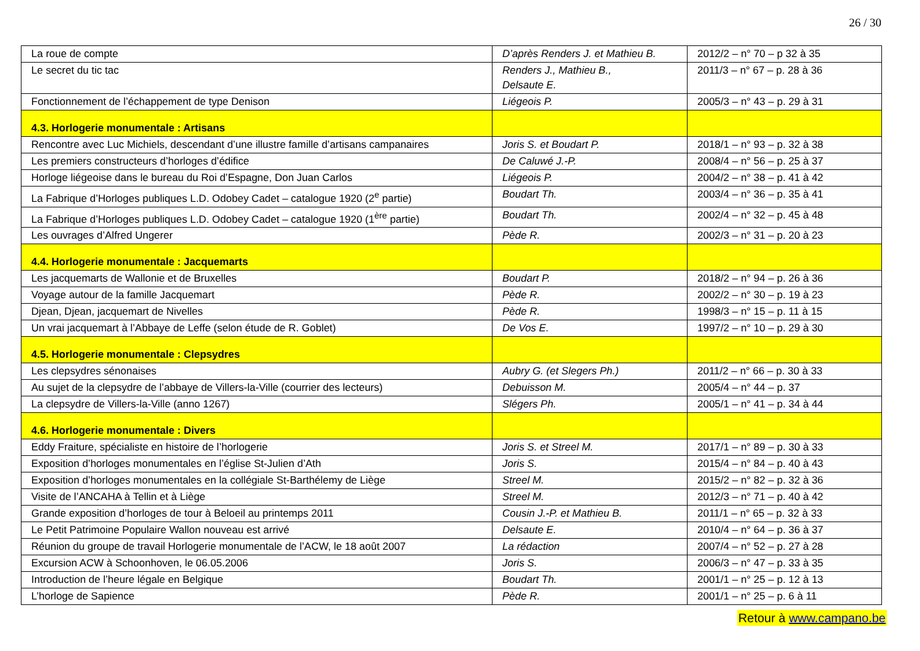26 / 30
| La roue de compte | D’après Renders J. et Mathieu B. | 2012/2 – n° 70 – p 32 à 35 |
| Le secret du tic tac | Renders J., Mathieu B., Delsaute E. | 2011/3 – n° 67 – p. 28 à 36 |
| Fonctionnement de l’échappement de type Denison | Liégeois P. | 2005/3 – n° 43 – p. 29 à 31 |
| 4.3. Horlogerie monumentale : Artisans | | |
| Rencontre avec Luc Michiels, descendant d’une illustre famille d’artisans campanaires | Joris S. et Boudart P. | 2018/1 – n° 93 – p. 32 à 38 |
| Les premiers constructeurs d’horloges d’édifice | De Caluwé J.-P. | 2008/4 – n° 56 – p. 25 à 37 |
| Horloge liégeoise dans le bureau du Roi d’Espagne, Don Juan Carlos | Liégeois P. | 2004/2 – n° 38 – p. 41 à 42 |
| La Fabrique d’Horloges publiques L.D. Odobey Cadet – catalogue 1920 (2<sup>e</sup> partie) | Boudart Th. | 2003/4 – n° 36 – p. 35 à 41 |
| La Fabrique d’Horloges publiques L.D. Odobey Cadet – catalogue 1920 (1<sup>ère</sup> partie) | Boudart Th. | 2002/4 – n° 32 – p. 45 à 48 |
| Les ouvrages d’Alfred Ungerer | Pède R. | 2002/3 – n° 31 – p. 20 à 23 |
| 4.4. Horlogerie monumentale : Jacquemarts | | |
| Les jacquemarts de Wallonie et de Bruxelles | Boudart P. | 2018/2 – n° 94 – p. 26 à 36 |
| Voyage autour de la famille Jacquemart | Pède R. | 2002/2 – n° 30 – p. 19 à 23 |
| Djean, Djean, jacquemart de Nivelles | Pède R. | 1998/3 – n° 15 – p. 11 à 15 |
| Un vrai jacquemart à l’Abbaye de Leffe (selon étude de R. Goblet) | De Vos E. | 1997/2 – n° 10 – p. 29 à 30 |
| 4.5. Horlogerie monumentale : Clepsydres | | |
| Les clepsydres sénonaises | Aubry G. (et Slegers Ph.) | 2011/2 – n° 66 – p. 30 à 33 |
| Au sujet de la clepsydre de l’abbaye de Villers-la-Ville (courrier des lecteurs) | Debuisson M. | 2005/4 – n° 44 – p. 37 |
| La clepsydre de Villers-la-Ville (anno 1267) | Slégers Ph. | 2005/1 – n° 41 – p. 34 à 44 |
| 4.6. Horlogerie monumentale : Divers | | |
| Eddy Fraiture, spécialiste en histoire de l’horlogerie | Joris S. et Streel M. | 2017/1 – n° 89 – p. 30 à 33 |
| Exposition d’horloges monumentales en l’église St-Julien d’Ath | Joris S. | 2015/4 – n° 84 – p. 40 à 43 |
| Exposition d’horloges monumentales en la collégiale St-Barthélemy de Liège | Streel M. | 2015/2 – n° 82 – p. 32 à 36 |
| Visite de l’ANCAHA à Tellin et à Liège | Streel M. | 2012/3 – n° 71 – p. 40 à 42 |
| Grande exposition d’horloges de tour à Beloeil au printemps 2011 | Cousin J.-P. et Mathieu B. | 2011/1 – n° 65 – p. 32 à 33 |
| Le Petit Patrimoine Populaire Wallon nouveau est arrivé | Delsaute E. | 2010/4 – n° 64 – p. 36 à 37 |
| Réunion du groupe de travail Horlogerie monumentale de l’ACW, le 18 août 2007 | La rédaction | 2007/4 – n° 52 – p. 27 à 28 |
| Excursion ACW à Schoonhoven, le 06.05.2006 | Joris S. | 2006/3 – n° 47 – p. 33 à 35 |
| Introduction de l’heure légale en Belgique | Boudart Th. | 2001/1 – n° 25 – p. 12 à 13 |
| L’horloge de Sapience | Pède R. | 2001/1 – n° 25 – p. 6 à 11 |
Retour à www.campano.be